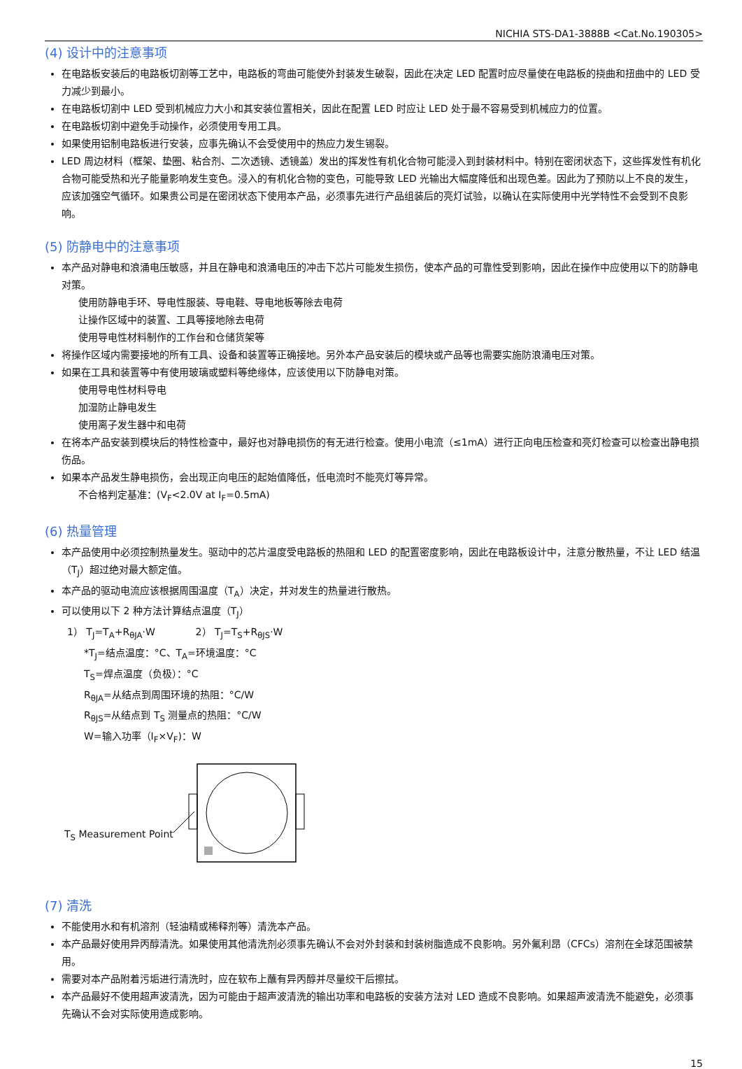NICHIA STS-DA1-3888B <Cat.No.190305>
(4) 设计中的注意事项
在电路板安装后的电路板切割等工艺中，电路板的弯曲可能使外封装发生破裂，因此在决定 LED 配置时应尽量使在电路板的挠曲和扭曲中的 LED 受力减少到最小。
在电路板切割中 LED 受到机械应力大小和其安装位置相关，因此在配置 LED 时应让 LED 处于最不容易受到机械应力的位置。
在电路板切割中避免手动操作，必须使用专用工具。
如果使用铝制电路板进行安装，应事先确认不会受使用中的热应力发生锡裂。
LED 周边材料（框架、垫圈、粘合剂、二次透镜、透镜盖）发出的挥发性有机化合物可能浸入到封装材料中。特别在密闭状态下，这些挥发性有机化合物可能受热和光子能量影响发生变色。浸入的有机化合物的变色，可能导致 LED 光输出大幅度降低和出现色差。因此为了预防以上不良的发生，应该加强空气循环。如果贵公司是在密闭状态下使用本产品，必须事先进行产品组装后的亮灯试验，以确认在实际使用中光学特性不会受到不良影响。
(5) 防静电中的注意事项
本产品对静电和浪涌电压敏感，并且在静电和浪涌电压的冲击下芯片可能发生损伤，使本产品的可靠性受到影响，因此在操作中应使用以下的防静电对策。
使用防静电手环、导电性服装、导电鞋、导电地板等除去电荷
让操作区域中的装置、工具等接地除去电荷
使用导电性材料制作的工作台和仓储货架等
将操作区域内需要接地的所有工具、设备和装置等正确接地。另外本产品安装后的模块或产品等也需要实施防浪涌电压对策。
如果在工具和装置等中有使用玻璃或塑料等绝缘体，应该使用以下防静电对策。
使用导电性材料导电
加湿防止静电发生
使用离子发生器中和电荷
在将本产品安装到模块后的特性检查中，最好也对静电损伤的有无进行检查。使用小电流（≤1mA）进行正向电压检查和亮灯检查可以检查出静电损伤品。
如果本产品发生静电损伤，会出现正向电压的起始值降低，低电流时不能亮灯等异常。
不合格判定基准：(V<sub>F</sub><2.0V at I<sub>F</sub>=0.5mA)
(6) 热量管理
本产品使用中必须控制热量发生。驱动中的芯片温度受电路板的热阻和 LED 的配置密度影响，因此在电路板设计中，注意分散热量，不让 LED 结温（T<sub>J</sub>）超过绝对最大额定值。
本产品的驱动电流应该根据周围温度（T<sub>A</sub>）决定，并对发生的热量进行散热。
可以使用以下 2 种方法计算结点温度（T<sub>J</sub>）
1） T<sub>J</sub>=T<sub>A</sub>+R<sub>θJA</sub>·W 2） T<sub>J</sub>=T<sub>S</sub>+R<sub>θJS</sub>·W
*T<sub>J</sub>=结点温度：°C、T<sub>A</sub>=环境温度：°C
T<sub>S</sub>=焊点温度（负极）：°C
R<sub>θJA</sub>=从结点到周围环境的热阻：°C/W
R<sub>θJS</sub>=从结点到 T<sub>S</sub> 测量点的热阻：°C/W
W=输入功率（I<sub>F</sub>×V<sub>F</sub>)：W
T<sub>S</sub> Measurement Point
(7) 清洗
不能使用水和有机溶剂（轻油精或稀释剂等）清洗本产品。
本产品最好使用异丙醇清洗。如果使用其他清洗剂必须事先确认不会对外封装和封装树脂造成不良影响。另外氟利昂（CFCs）溶剂在全球范围被禁用。
需要对本产品附着污垢进行清洗时，应在软布上蘸有异丙醇并尽量绞干后擦拭。
本产品最好不使用超声波清洗，因为可能由于超声波清洗的输出功率和电路板的安装方法对 LED 造成不良影响。如果超声波清洗不能避免，必须事先确认不会对实际使用造成影响。
15